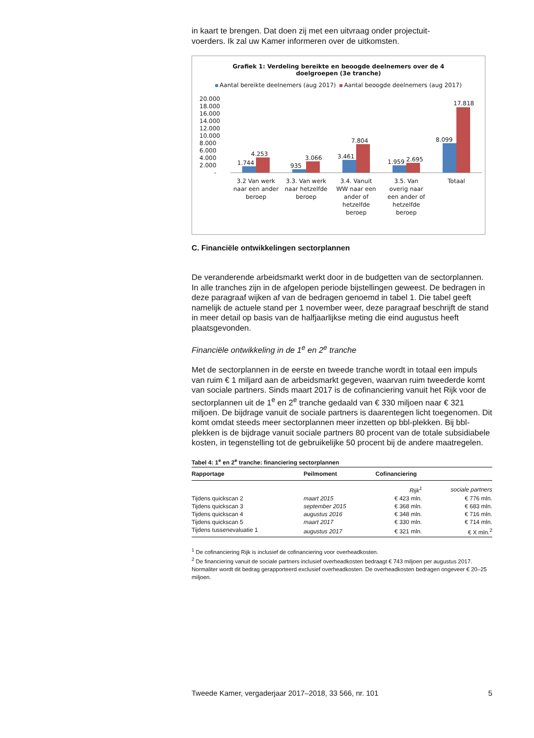in kaart te brengen. Dat doen zij met een uitvraag onder projectuit-
voerders. Ik zal uw Kamer informeren over de uitkomsten.
Grafiek 1: Verdeling bereikte en beoogde deelnemers over de 4
doelgroepen (3e tranche)
Aantal bereikte deelnemers (aug 2017) Aantal beoogde deelnemers (aug 2017)
20.000
18.000
16.000
14.000
12.000
10.000
8.000
6.000
4.000
2.000
-
1.744
4.253
935
3.066
3.461
7.804
1.959
2.695
8.099
17.818
3.2 Van werk
naar een ander
beroep
3.3. Van werk
naar hetzelfde
beroep
3.4. Vanuit
WW naar een
ander of
hetzelfde
beroep
3.5. Van
overig naar
een ander of
hetzelfde
beroep
Totaal
C. Financiële ontwikkelingen sectorplannen
De veranderende arbeidsmarkt werkt door in de budgetten van de sectorplannen. In alle tranches zijn in de afgelopen periode bijstellingen geweest. De bedragen in deze paragraaf wijken af van de bedragen genoemd in tabel 1. Die tabel geeft namelijk de actuele stand per 1 november weer, deze paragraaf beschrijft de stand in meer detail op basis van de halfjaarlijkse meting die eind augustus heeft plaatsgevonden.
Financiële ontwikkeling in de 1<sup>e</sup> en 2<sup>e</sup> tranche
Met de sectorplannen in de eerste en tweede tranche wordt in totaal een impuls van ruim € 1 miljard aan de arbeidsmarkt gegeven, waarvan ruim tweederde komt van sociale partners. Sinds maart 2017 is de cofinanciering vanuit het Rijk voor de sectorplannen uit de 1<sup>e</sup> en 2<sup>e</sup> tranche gedaald van € 330 miljoen naar € 321 miljoen. De bijdrage vanuit de sociale partners is daarentegen licht toegenomen. Dit komt omdat steeds meer sectorplannen meer inzetten op bbl-plekken. Bij bbl-plekken is de bijdrage vanuit sociale partners 80 procent van de totale subsidiabele kosten, in tegenstelling tot de gebruikelijke 50 procent bij de andere maatregelen.
Tabel 4: 1<sup>e</sup> en 2<sup>e</sup> tranche: financiering sectorplannen
| Rapportage | Peilmoment | Cofinanciering | |
| --- | --- | --- | --- |
| | | Rijk<sup>1</sup> | sociale partners |
| Tijdens quickscan 2 | maart 2015 | € 423 mln. | € 776 mln. |
| Tijdens quickscan 3 | september 2015 | € 368 mln. | € 683 mln. |
| Tijdens quickscan 4 | augustus 2016 | € 348 mln. | € 716 mln. |
| Tijdens quickscan 5 | maart 2017 | € 330 mln. | € 714 mln. |
| Tijdens tussenevaluatie 1 | augustus 2017 | € 321 mln. | € X mln.<sup>2</sup> |
<sup>1</sup> De cofinanciering Rijk is inclusief de cofinanciering voor overheadkosten.
<sup>2</sup> De financiering vanuit de sociale partners inclusief overheadkosten bedraagt € 743 miljoen per augustus 2017. Normaliter wordt dit bedrag gerapporteerd exclusief overheadkosten. De overheadkosten bedragen ongeveer € 20–25 miljoen.
Tweede Kamer, vergaderjaar 2017–2018, 33 566, nr. 101 5